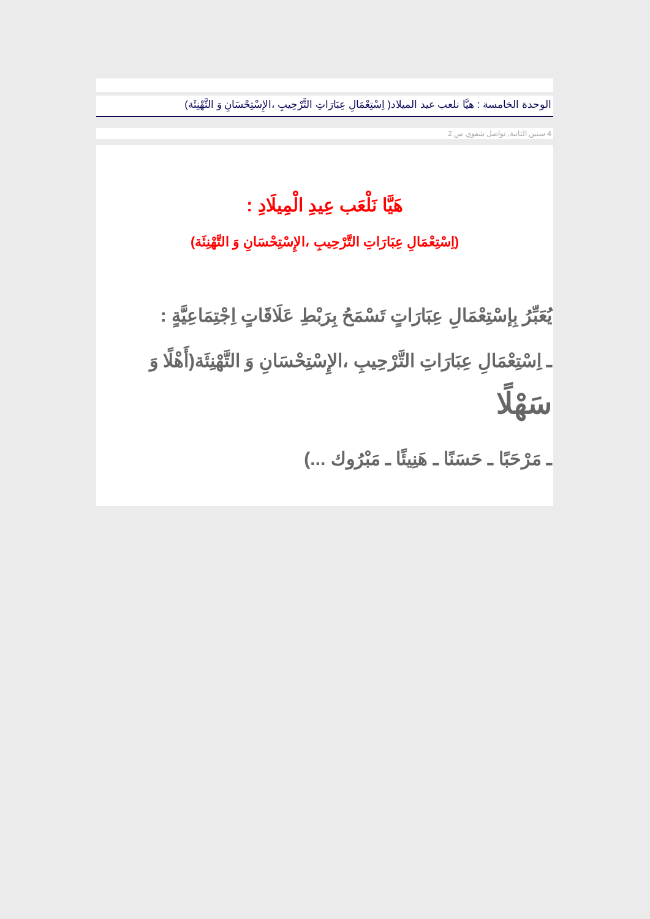الوحدة الخامسة : هيَّا نلعب عيد الميلاد( اِسْتِعْمَالِ عِبَارَاتِ التَّرْحِيبِ ،الإِسْتِحْسَانِ وَ التَّهْنِئَة)
4 سنين الثانية, تواصل شفوي س 2
هَيَّا نَلْعَب عِيدِ الْمِيلَادِ :
(اِسْتِعْمَالِ عِبَارَاتِ التَّرْحِيبِ ،الإِسْتِحْسَانِ وَ التَّهْنِئَة)
يُعَبِّرُ بِإسْتِعْمَالِ عِبَارَاتٍ تَسْمَحُ بِرَبْطِ عَلَاقَاتٍ اِجْتِمَاعِيَّةٍ :
ـ اِسْتِعْمَالِ عِبَارَاتِ التَّرْحِيبِ ،الإِسْتِحْسَانِ وَ التَّهْنِئَة(أَهْلًا وَ سَهْلًا
ـ مَرْحَبًا ـ حَسَنًا ـ هَنِيئًا ـ مَبْرُوك ...)